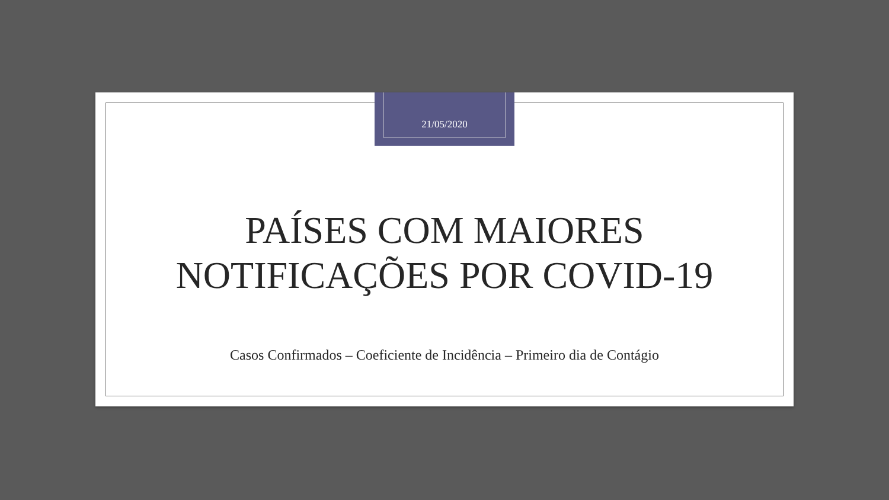21/05/2020
PAÍSES COM MAIORES
NOTIFICAÇÕES POR COVID-19
Casos Confirmados – Coeficiente de Incidência – Primeiro dia de Contágio